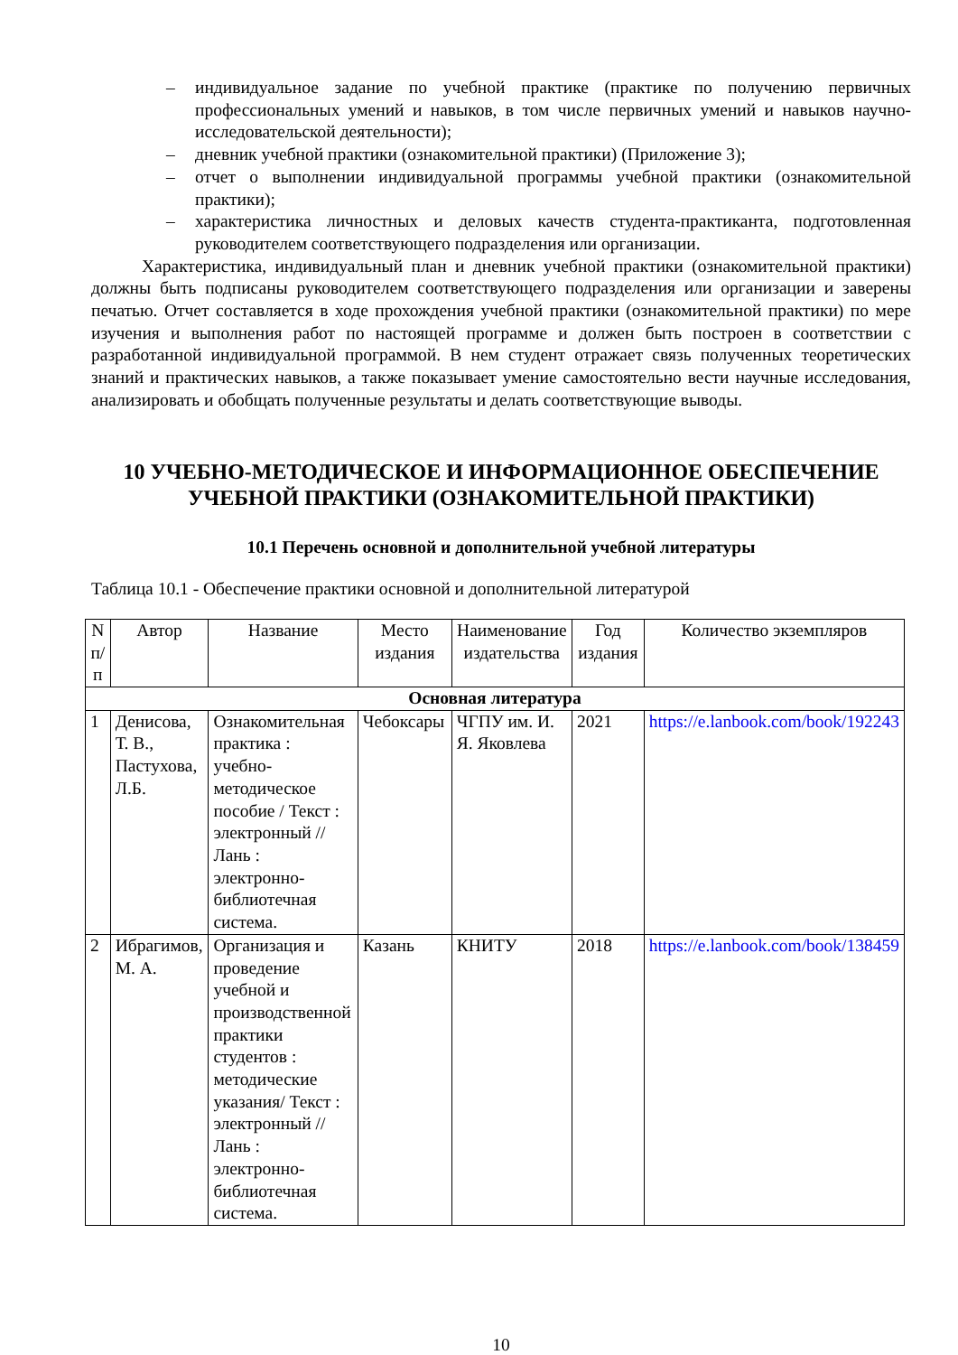– индивидуальное задание по учебной практике (практике по получению первичных профессиональных умений и навыков, в том числе первичных умений и навыков научно-исследовательской деятельности);
– дневник учебной практики (ознакомительной практики) (Приложение 3);
– отчет о выполнении индивидуальной программы учебной практики (ознакомительной практики);
– характеристика личностных и деловых качеств студента-практиканта, подготовленная руководителем соответствующего подразделения или организации.
Характеристика, индивидуальный план и дневник учебной практики (ознакомительной практики) должны быть подписаны руководителем соответствующего подразделения или организации и заверены печатью. Отчет составляется в ходе прохождения учебной практики (ознакомительной практики) по мере изучения и выполнения работ по настоящей программе и должен быть построен в соответствии с разработанной индивидуальной программой. В нем студент отражает связь полученных теоретических знаний и практических навыков, а также показывает умение самостоятельно вести научные исследования, анализировать и обобщать полученные результаты и делать соответствующие выводы.
10 УЧЕБНО-МЕТОДИЧЕСКОЕ И ИНФОРМАЦИОННОЕ ОБЕСПЕЧЕНИЕ УЧЕБНОЙ ПРАКТИКИ (ОЗНАКОМИТЕЛЬНОЙ ПРАКТИКИ)
10.1 Перечень основной и дополнительной учебной литературы
Таблица 10.1 - Обеспечение практики основной и дополнительной литературой
| N п/ п | Автор | Название | Место издания | Наименование издательства | Год издания | Количество экземпляров |
| --- | --- | --- | --- | --- | --- | --- |
| Основная литература | | | | | | |
| 1 | Денисова, Т. В., Пастухова, Л.Б. | Ознакомительная практика : учебно-методическое пособие / Текст : электронный // Лань : электронно-библиотечная система. | Чебоксары | ЧГПУ им. И. Я. Яковлева | 2021 | https://e.lanbook.com/book/192243 |
| 2 | Ибрагимов, М. А. | Организация и проведение учебной и производственной практики студентов : методические указания/ Текст : электронный // Лань : электронно-библиотечная система. | Казань | КНИТУ | 2018 | https://e.lanbook.com/book/138459 |
10